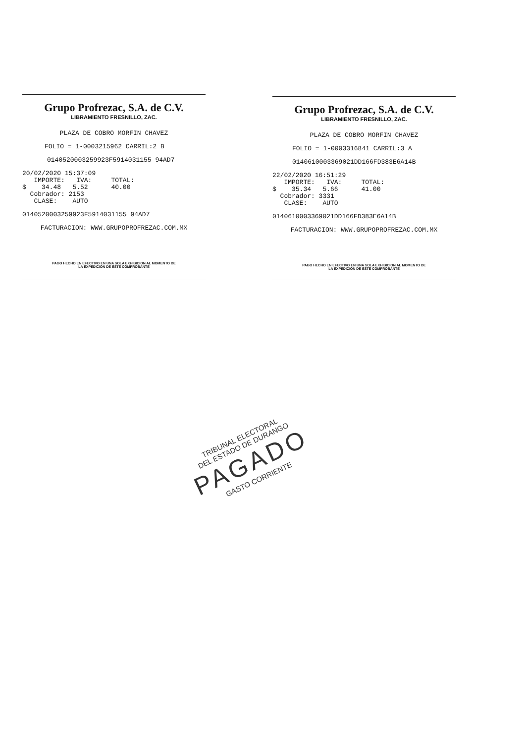Grupo Profrezac, S.A. de C.V.
LIBRAMIENTO FRESNILLO, ZAC.
PLAZA DE COBRO MORFIN CHAVEZ
FOLIO = 1-0003215962 CARRIL:2 B
0140520003259923F5914031155 94AD7
20/02/2020 15:37:09
IMPORTE: IVA: TOTAL:
$ 34.48 5.52 40.00
Cobrador: 2153
CLASE: AUTO
0140520003259923F5914031155 94AD7
FACTURACION: WWW.GRUPOPROFREZAC.COM.MX
PAGO HECHO EN EFECTIVO EN UNA SOLA EXHIBICION AL MOMENTO DE
LA EXPEDICION DE ESTE COMPROBANTE
Grupo Profrezac, S.A. de C.V.
LIBRAMIENTO FRESNILLO, ZAC.
PLAZA DE COBRO MORFIN CHAVEZ
FOLIO = 1-0003316841 CARRIL:3 A
0140610003369021DD166FD383E6A14B
22/02/2020 16:51:29
IMPORTE: IVA: TOTAL:
$ 35.34 5.66 41.00
Cobrador: 3331
CLASE: AUTO
0140610003369021DD166FD383E6A14B
FACTURACION: WWW.GRUPOPROFREZAC.COM.MX
PAGO HECHO EN EFECTIVO EN UNA SOLA EXHIBICION AL MOMENTO DE
LA EXPEDICION DE ESTE COMPROBANTE
TRIBUNAL ELECTORAL
DEL ESTADO DE DURANGO
PAGADO
GASTO CORRIENTE